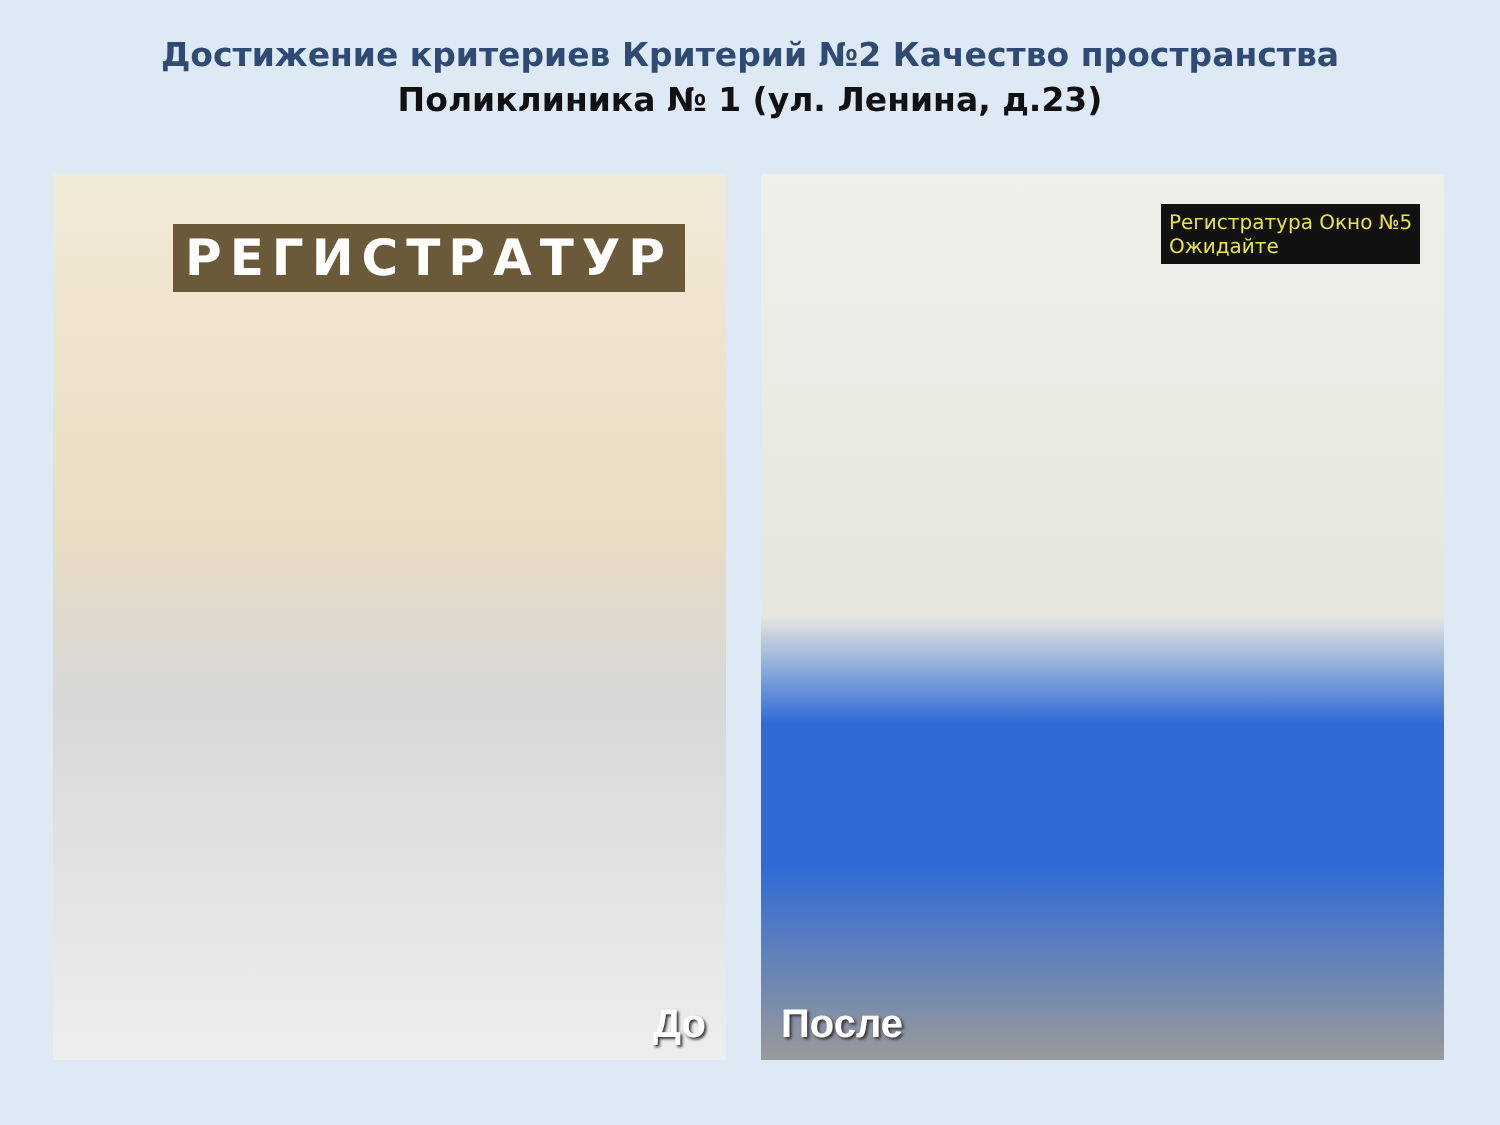Достижение критериев Критерий №2 Качество пространства
Поликлиника № 1 (ул. Ленина, д.23)
РЕГИСТРАТУР
До
Регистратура Окно №5
Ожидайте
После